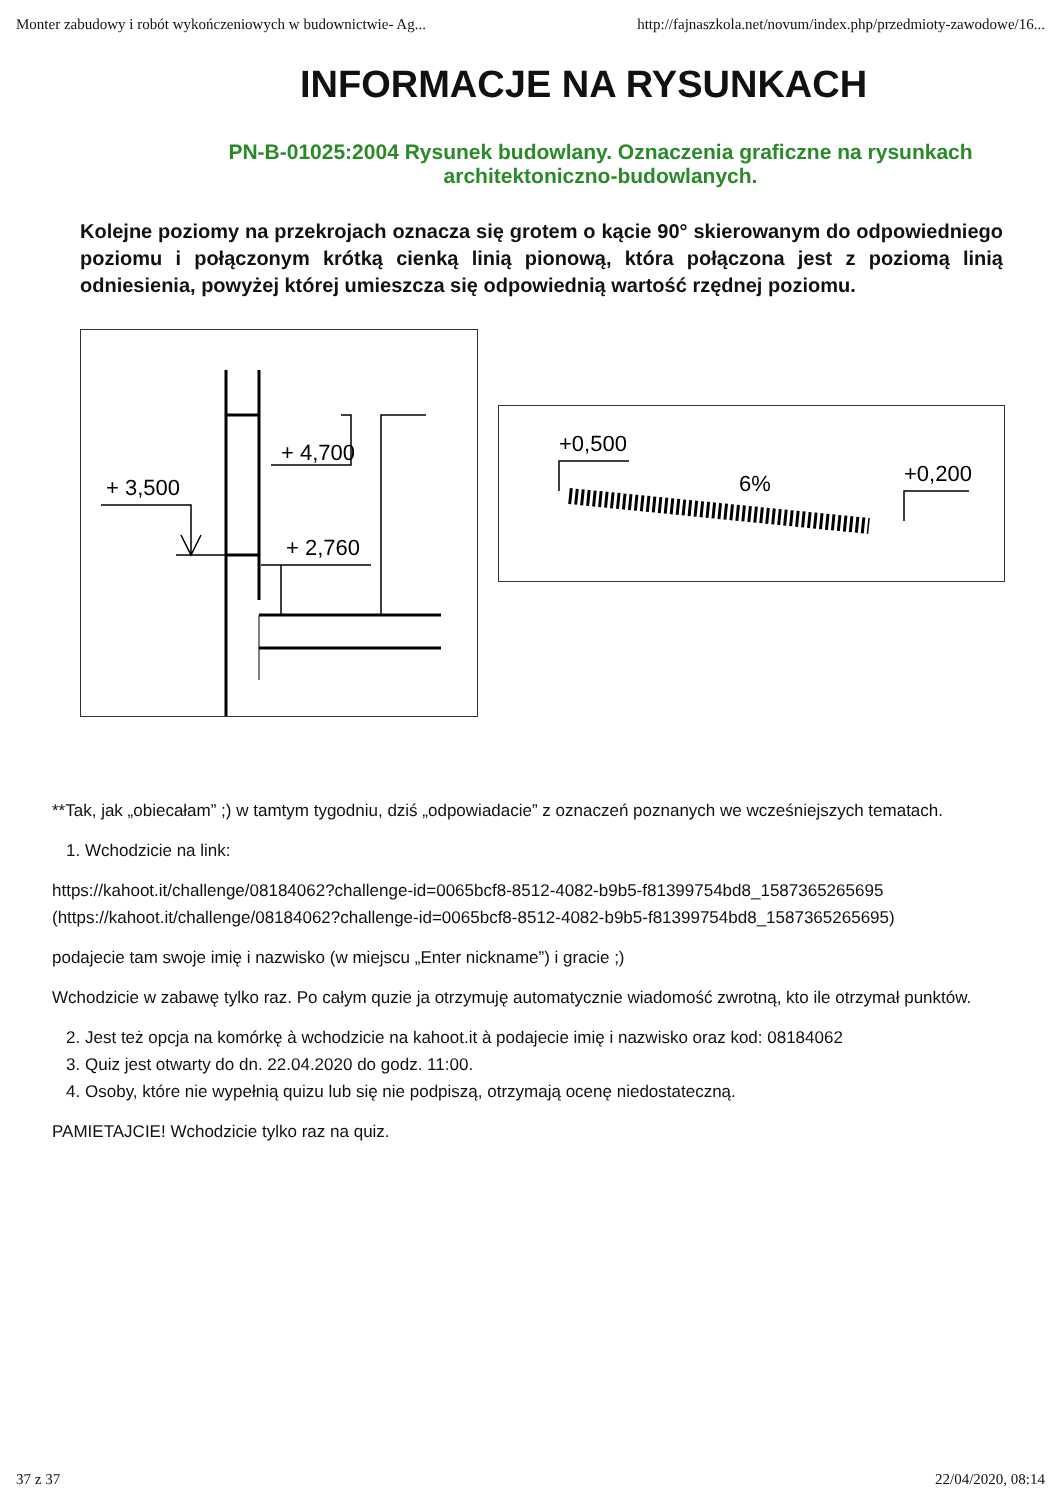Monter zabudowy i robót wykończeniowych w budownictwie- Ag... http://fajnaszkola.net/novum/index.php/przedmioty-zawodowe/16...
INFORMACJE NA RYSUNKACH
PN-B-01025:2004 Rysunek budowlany. Oznaczenia graficzne na rysunkach architektoniczno-budowlanych.
Kolejne poziomy na przekrojach oznacza się grotem o kącie 90° skierowanym do odpowiedniego poziomu i połączonym krótką cienką linią pionową, która połączona jest z poziomą linią odniesienia, powyżej której umieszcza się odpowiednią wartość rzędnej poziomu.
+ 4,700
+ 3,500
+ 2,760
+0,500
+0,200
6%
**Tak, jak „obiecałam” ;) w tamtym tygodniu, dziś „odpowiadacie” z oznaczeń poznanych we wcześniejszych tematach.
1. Wchodzicie na link:
https://kahoot.it/challenge/08184062?challenge-id=0065bcf8-8512-4082-b9b5-f81399754bd8_1587365265695 (https://kahoot.it/challenge/08184062?challenge-id=0065bcf8-8512-4082-b9b5-f81399754bd8_1587365265695)
podajecie tam swoje imię i nazwisko (w miejscu „Enter nickname”) i gracie ;)
Wchodzicie w zabawę tylko raz. Po całym quzie ja otrzymuję automatycznie wiadomość zwrotną, kto ile otrzymał punktów.
2. Jest też opcja na komórkę à wchodzicie na kahoot.it à podajecie imię i nazwisko oraz kod: 08184062
3. Quiz jest otwarty do dn. 22.04.2020 do godz. 11:00.
4. Osoby, które nie wypełnią quizu lub się nie podpiszą, otrzymają ocenę niedostateczną.
PAMIETAJCIE! Wchodzicie tylko raz na quiz.
37 z 37 22/04/2020, 08:14